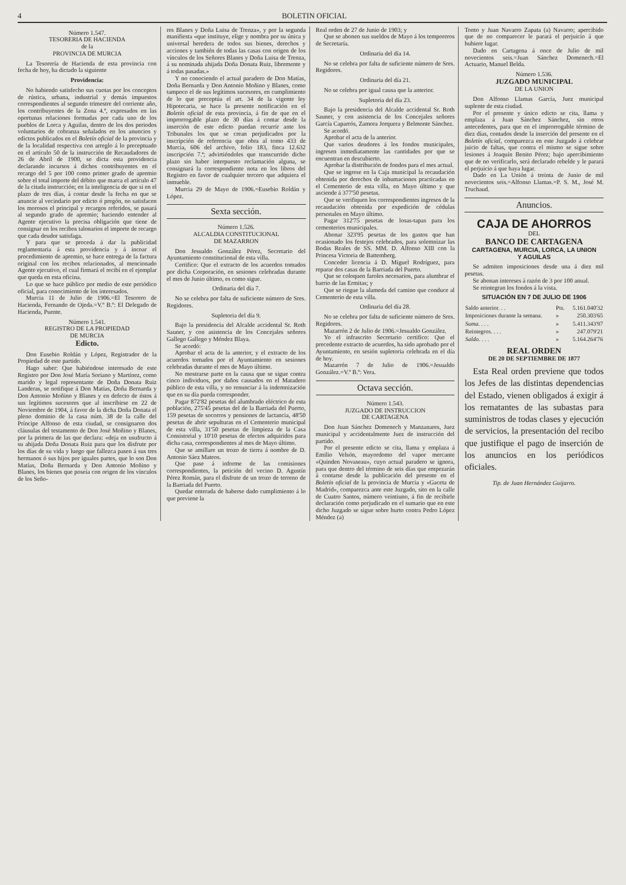4 BOLETIN OFICIAL
Número 1.547.
TESORERIA DE HACIENDA
de la
PROVINCIA DE MURCIA
La Tesorería de Hacienda de esta provincia con fecha de hoy, ha dictado la siguiente
Providencia:
No habiendo satisfecho sus cuotas por los conceptos de rústica, urbana, industrial y demás impuestos correspondientes al segundo trimestre del corriente año, los contribuyentes de la Zona 4.ª, expresados en las oportunas relaciones formadas por cada uno de los pueblos de Lorca y Aguilas, dentro de los dos periodos voluntarios de cobranza señalados en los anuncios y edictos publicados en el Boletín oficial de la provincia y de la localidad respectiva con arreglo á lo preceptuado en el artículo 50 de la instrucción de Recaudadores de 26 de Abril de 1900, se dicta esta providencia declarando incursos á dichos contribuyentes en el recargo del 5 por 100 como primer grado de apremio sobre el total importe del débito que marca el artículo 47 de la citada instrucción; en la inteligencia de que si en el plazo de tres días, á contar desde la fecha en que se anuncie al vecindario por edicto ó pregón, no satisfacen los morosos el principal y recargos referidos, se pasará al segundo grado de apremio; haciendo entender al Agente ejecutivo la precisa obligación que tiene de consignar en los recibos talonarios el importe de recargo que cada deudor satisfaga.
Y para que se proceda á dar la publicidad reglamentaria á esta providencia y á incoar el procedimiento de apremio, se hace entrega de la factura original con los recibos relacionados, al mencionado Agente ejecutivo, el cual firmará el recibí en el ejemplar que queda en esta oficina.
Lo que se hace público por medio de este periódico oficial, para conocimiento de los interesados.
Murcia 11 de Julio de 1906.=El Tesorero de Hacienda, Fernando de Ojeda.=V.º B.º: El Delegado de Hacienda, Puente.
Número 1.541.
REGISTRO DE LA PROPIEDAD
DE MURCIA
Edicto.
Don Eusebio Roldán y López, Registrador de la Propiedad de este partido.
Hago saber: Que habiéndose interesado de este Registro por Don José María Soriano y Martínez, como marido y legal representante de Doña Donata Ruiz Landeras, se notifique á Don Matías, Doña Bernarda y Don Antonio Moñino y Blanes y en defecto de éstos á sus legítimos sucesores que al inscribirse en 22 de Noviembre de 1904, á favor de la dicha Doña Donata el pleno dominio de la casa núm. 38 de la calle del Príncipe Alfonso de esta ciudad, se consignaron dos cláusulas del testamento de Don José Moñino y Blanes, por la primera de las que declara: «deja en usufructo á su ahijada Doña Donata Ruiz para que los disfrute por los días de su vida y luego que fallezca pasen á sus tres hermanos ó sus hijos por iguales partes, que lo son Don Matías, Doña Bernarda y Don Antonio Moñino y Blanes, los bienes que poseía con origen de los vínculos de los Seño-
res Blanes y Doña Luisa de Trenza», y por la segunda manifiesta «que instituye, elige y nombra por su única y universal heredera de todos sus bienes, derechos y acciones y también de todas las casas con origen de los vínculos de los Señores Blanes y Doña Luisa de Trenza, á su nominada ahijada Doña Donata Ruiz, libremente y á todas pasadas.»
Y no conociendo el actual paradero de Don Matías, Doña Bernarda y Don Antonio Moñino y Blanes, como tampoco el de sus legítimos sucesores, en cumplimiento de lo que preceptúa el art. 34 de la vigente ley Hipotecaria, se hace la presente notificación en el Boletín oficial de esta provincia, á fin de que en el improrrogable plazo de 30 días á contar desde la inserción de este edicto puedan recurrir ante los Tribunales los que se crean perjudicados por la inscripción de referencia que obra al tomo 433 de Murcia, 606 del archivo, folio 183, finca 12.632 inscripción 7.ª; advirtiéndoles que transcurrido dicho plazo sin haber interpuesto reclamación alguna, se consignará la correspondiente nota en los libros del Registro en favor de cualquier tercero que adquiera el inmueble.
Murcia 29 de Mayo de 1906.=Eusebio Roldán y López.
Sexta sección.
Número 1.526.
ALCALDIA CONSTITUCIONAL
DE MAZARRON
Don Jesualdo González Pérez, Secretario del Ayuntamiento constitucional de esta villa.
Certifico: Que el extracto de los acuerdos tomados por dicha Corporación, en sesiones celebradas durante el mes de Junio último, es como sigue.
Ordinaria del día 7.
No se celebra por falta de suficiente número de Sres. Regidores.
Supletoria del día 9.
Bajo la presidencia del Alcalde accidental Sr. Roth Sauner, y con asistencia de los Concejales señores Gallego Gallego y Méndez Blaya.
Se acordó:
Aprobar el acta de la anterior, y el extracto de los acuerdos tomados por el Ayuntamiento en sesiones celebradas durante el mes de Mayo último.
No mostrarse parte en la causa que se sigue contra cinco individuos, por daños causados en el Matadero público de esta villa, y no renunciar á la indemnización que en su día pueda corresponder.
Pagar 872'82 pesetas del alumbrado eléctrico de esta población, 275'45 pesetas del de la Barriada del Puerto, 159 pesetas de socorros y pensiones de lactancia, 48'50 pesetas de abrir sepulturas en el Cementerio municipal de esta villa, 31'50 pesetas de limpieza de la Casa Consistorial y 10'10 pesetas de efectos adquiridos para dicha casa, correspondientes al mes de Mayo último.
Que se amillare un trozo de tierra á nombre de D. Antonio Sáez Mateos.
Que pase á informe de las comisiones correspondientes, la petición del vecino D. Agustín Pérez Román, para el disfrute de un trozo de terreno de la Barriada del Puerto.
Quedar enterada de haberse dado cumplimiento á lo que previene la
Real orden de 27 de Junio de 1903; y
Que se abonen sus sueldos de Mayo á los temporeros de Secretaría.
Ordinaria del día 14.
No se celebra por falta de suficiente número de Sres. Regidores.
Ordinaria del día 21.
No se celebra por igual causa que la anterior.
Supletoria del día 23.
Bajo la presidencia del Alcalde accidental Sr. Roth Sauner, y con asistencia de los Concejales señores García Caparrós, Zamora Jorquera y Belmonte Sánchez.
Se acordó.
Aprobar el acta de la anterior.
Que varios deudores á los fondos municipales, ingresen inmediatamente las cantidades por que se encuentran en descubierto.
Aprobar la distribución de fondos para el mes actual.
Que se ingrese en la Caja municipal la recaudación obtenida por derechos de inhumaciones practicadas en el Cementerio de esta villa, en Mayo último y que asciende á 377'50 pesetas.
Que se verifiquen los correspondientes ingresos de la recaudación obtenida por expedición de cédulas personales en Mayo último.
Pagar 312'75 pesetas de losas-tapas para los cementerios municipales.
Abonar 323'95 pesetas de los gastos que han ocasionado los festejos celebrados, para solemnizar las Bodas Reales de SS. MM. D. Alfonso XIII con la Princesa Victoria de Battemberg.
Conceder licencia á D. Miguel Rodríguez, para reparar dos casas de la Barriada del Puerto.
Que se coloquen faroles necesarios, para alumbrar el barrio de las Ermitas; y
Que se riegue la alameda del camino que conduce al Cementerio de esta villa.
Ordinaria del día 28.
No se celebra por falta de suficiente número de Sres. Regidores.
Mazarrón 2 de Julio de 1906.=Jesualdo González.
Yo el infrascrito Secretario certifico: Que el precedente extracto de acuerdos, ha sido aprobado por el Ayuntamiento, en sesión supletoria celebrada en el día de hoy.
Mazarrón 7 de Julio de 1906.=Jesualdo González.=V.º B.º: Vera.
Octava sección.
Número 1.543.
JUZGADO DE INSTRUCCION
DE CARTAGENA
Don Juan Sánchez Domenech y Manzanares, Juez municipal y accidentalmente Juez de instrucción del partido.
Por el presente edicto se cita, llama y emplaza á Emilio Velsón, mayordomo del vapor mercante «Quinden Novaseau», cuyo actual paradero se ignora, para que dentro del término de seis días que empezarán á contarse desde la publicación del presente en el Boletín oficial de la provincia de Murcia y «Gaceta de Madrid», comparezca ante este Juzgado, sito en la calle de Cuatro Santos, número veintiuno, á fin de recibirle declaración como perjudicado en el sumario que en este dicho Juzgado se sigue sobre hurto contra Pedro López Méndez (a)
Tonto y Juan Navarro Zapata (a) Navarro; apercibido que de no comparecer le parará el perjuicio á que hubiere lugar.
Dado en Cartagena á once de Julio de mil novecientos seis.=Juan Sánchez Domenech.=El Actuario, Manuel Belda.
Número 1.536.
JUZGADO MUNICIPAL
DE LA UNION
Don Alfonso Llamas García, Juez municipal suplente de esta ciudad.
Por el presente y único edicto se cita, llama y emplaza á Juan Sánchez Sánchez, sin otros antecedentes, para que en el improrrogable término de diez días, contados desde la inserción del presente en el Boletín oficial, comparezca en este Juzgado á celebrar juicio de faltas, que contra el mismo se sigue sobre lesiones á Joaquín Benito Pérez; bajo apercibimiento que de no verificarlo, será declarado rebelde y le parará el perjuicio á que haya lugar.
Dado en La Unión á treinta de Junio de mil novecientos seis.=Alfonso Llamas.=P. S. M., José M. Truchaud.
Anuncios.
CAJA DE AHORROS
DEL
BANCO DE CARTAGENA
CARTAGENA, MURCIA, LORCA, LA UNION
Y AGUILAS
Se admiten imposiciones desde una á diez mil pesetas.
Se abonan intereses á razón de 3 por 100 anual.
Se reintegran los fondos á la vista.
SITUACIÓN EN 7 DE JULIO DE 1906
| Saldo anterior. . . | Pts. | 5.161.040'32 |
| Imposiciones durante la semana. | » | 250.303'65 |
| Suma . . . . | » | 5.411.343'97 |
| Reintegros. . . . | » | 247.079'21 |
| Saldo . . . . | » | 5.164.264'76 |
REAL ORDEN
DE 20 DE SEPTIEMBRE DE 1877
Esta Real orden previene que todos los Jefes de las distintas dependencias del Estado, vienen obligados á exigir á los rematantes de las subastas para suministros de todas clases y ejecución de servicios, la presentación del recibo que justifique el pago de inserción de los anuncios en los periódicos oficiales.
Tip. de Juan Hernández Guijarro.